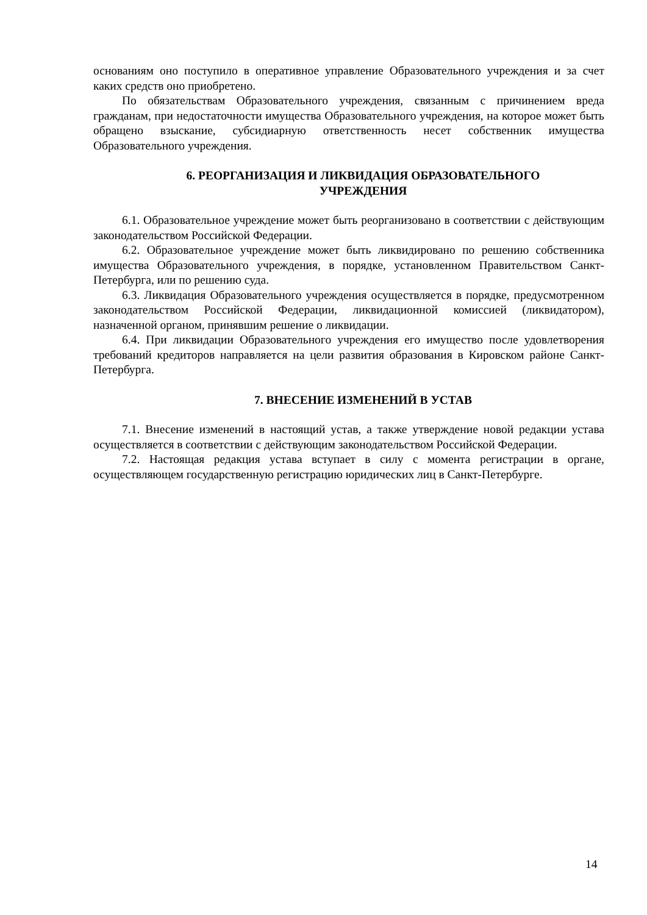основаниям оно поступило в оперативное управление Образовательного учреждения и за счет каких средств оно приобретено.
По обязательствам Образовательного учреждения, связанным с причинением вреда гражданам, при недостаточности имущества Образовательного учреждения, на которое может быть обращено взыскание, субсидиарную ответственность несет собственник имущества Образовательного учреждения.
6. РЕОРГАНИЗАЦИЯ И ЛИКВИДАЦИЯ ОБРАЗОВАТЕЛЬНОГО
УЧРЕЖДЕНИЯ
6.1. Образовательное учреждение может быть реорганизовано в соответствии с действующим законодательством Российской Федерации.
6.2. Образовательное учреждение может быть ликвидировано по решению собственника имущества Образовательного учреждения, в порядке, установленном Правительством Санкт-Петербурга, или по решению суда.
6.3. Ликвидация Образовательного учреждения осуществляется в порядке, предусмотренном законодательством Российской Федерации, ликвидационной комиссией (ликвидатором), назначенной органом, принявшим решение о ликвидации.
6.4. При ликвидации Образовательного учреждения его имущество после удовлетворения требований кредиторов направляется на цели развития образования в Кировском районе Санкт-Петербурга.
7. ВНЕСЕНИЕ ИЗМЕНЕНИЙ В УСТАВ
7.1. Внесение изменений в настоящий устав, а также утверждение новой редакции устава осуществляется в соответствии с действующим законодательством Российской Федерации.
7.2. Настоящая редакция устава вступает в силу с момента регистрации в органе, осуществляющем государственную регистрацию юридических лиц в Санкт-Петербурге.
14